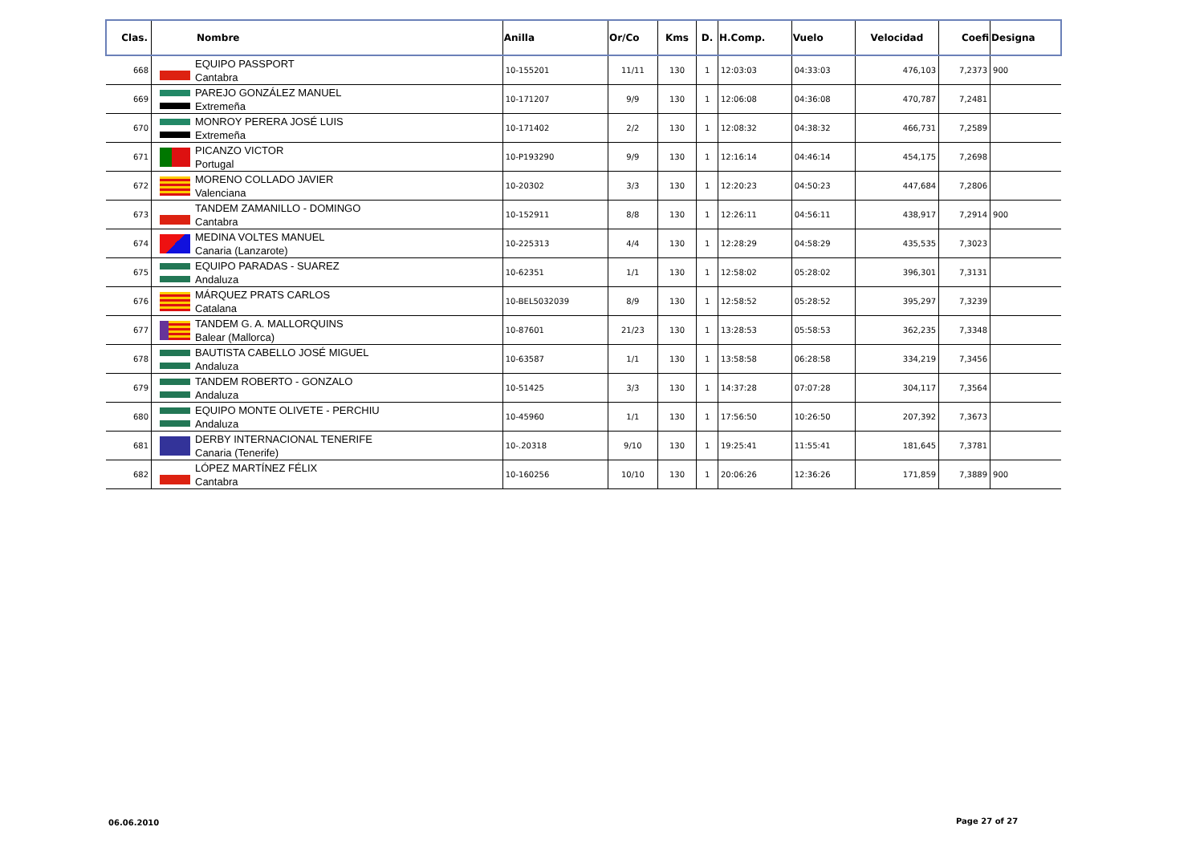| Clas. | Nombre | Anilla | Or/Co | Kms | D. | H.Comp. | Vuelo | Velocidad | Coefi | Designa |
| --- | --- | --- | --- | --- | --- | --- | --- | --- | --- | --- |
| 668 | EQUIPO PASSPORT Cantabra | 10-155201 | 11/11 | 130 | 1 | 12:03:03 | 04:33:03 | 476,103 | 7,2373 | 900 |
| 669 | PAREJO GONZÁLEZ MANUEL Extremeña | 10-171207 | 9/9 | 130 | 1 | 12:06:08 | 04:36:08 | 470,787 | 7,2481 | |
| 670 | MONROY PERERA JOSÉ LUIS Extremeña | 10-171402 | 2/2 | 130 | 1 | 12:08:32 | 04:38:32 | 466,731 | 7,2589 | |
| 671 | PICANZO VICTOR Portugal | 10-P193290 | 9/9 | 130 | 1 | 12:16:14 | 04:46:14 | 454,175 | 7,2698 | |
| 672 | MORENO COLLADO JAVIER Valenciana | 10-20302 | 3/3 | 130 | 1 | 12:20:23 | 04:50:23 | 447,684 | 7,2806 | |
| 673 | TANDEM ZAMANILLO - DOMINGO Cantabra | 10-152911 | 8/8 | 130 | 1 | 12:26:11 | 04:56:11 | 438,917 | 7,2914 | 900 |
| 674 | MEDINA VOLTES MANUEL Canaria (Lanzarote) | 10-225313 | 4/4 | 130 | 1 | 12:28:29 | 04:58:29 | 435,535 | 7,3023 | |
| 675 | EQUIPO PARADAS - SUAREZ Andaluza | 10-62351 | 1/1 | 130 | 1 | 12:58:02 | 05:28:02 | 396,301 | 7,3131 | |
| 676 | MÁRQUEZ PRATS CARLOS Catalana | 10-BEL5032039 | 8/9 | 130 | 1 | 12:58:52 | 05:28:52 | 395,297 | 7,3239 | |
| 677 | TANDEM G. A. MALLORQUINS Balear (Mallorca) | 10-87601 | 21/23 | 130 | 1 | 13:28:53 | 05:58:53 | 362,235 | 7,3348 | |
| 678 | BAUTISTA CABELLO JOSÉ MIGUEL Andaluza | 10-63587 | 1/1 | 130 | 1 | 13:58:58 | 06:28:58 | 334,219 | 7,3456 | |
| 679 | TANDEM ROBERTO - GONZALO Andaluza | 10-51425 | 3/3 | 130 | 1 | 14:37:28 | 07:07:28 | 304,117 | 7,3564 | |
| 680 | EQUIPO MONTE OLIVETE - PERCHIU Andaluza | 10-45960 | 1/1 | 130 | 1 | 17:56:50 | 10:26:50 | 207,392 | 7,3673 | |
| 681 | DERBY INTERNACIONAL TENERIFE Canaria (Tenerife) | 10-.20318 | 9/10 | 130 | 1 | 19:25:41 | 11:55:41 | 181,645 | 7,3781 | |
| 682 | LÓPEZ MARTÍNEZ FÉLIX Cantabra | 10-160256 | 10/10 | 130 | 1 | 20:06:26 | 12:36:26 | 171,859 | 7,3889 | 900 |
06.06.2010 Page 27 of 27